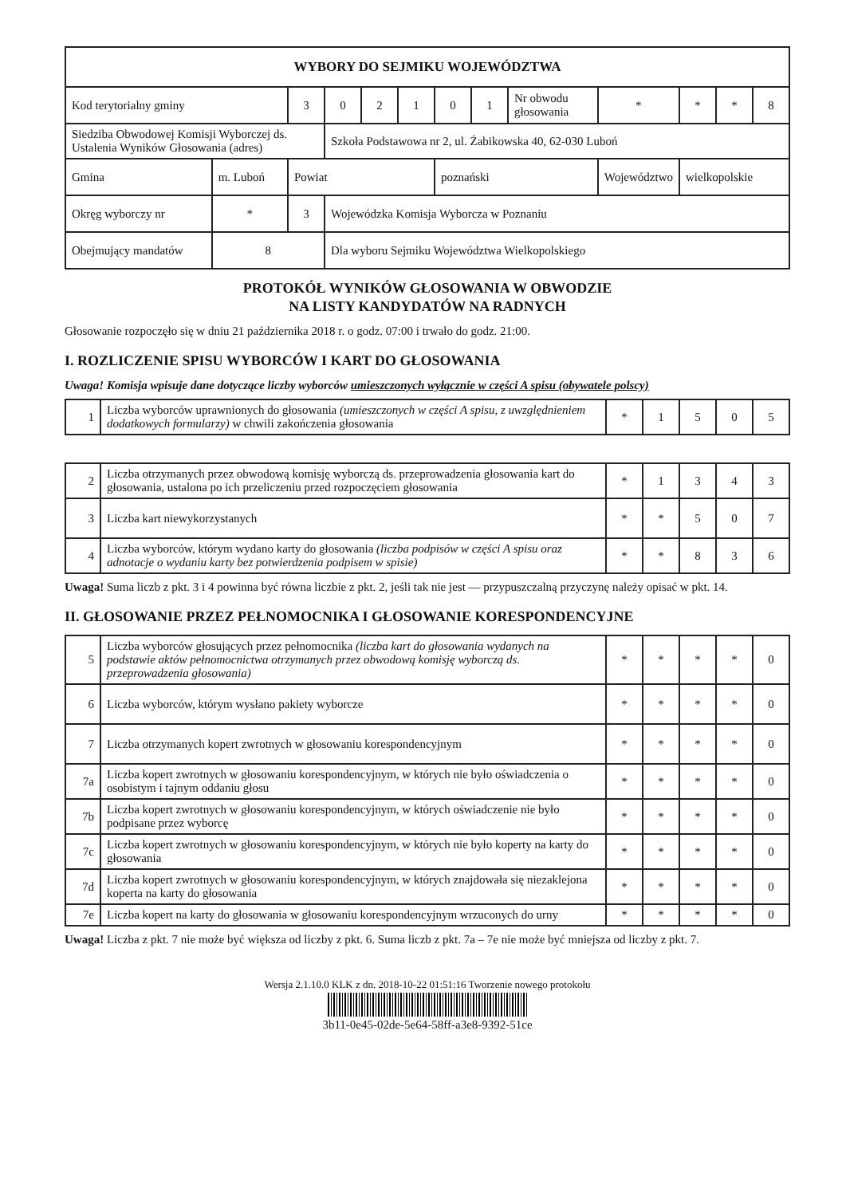| WYBORY DO SEJMIKU WOJEWÓDZTWA | | | | | | | | | | | | | |
| Kod terytorialny gminy | | | 3 | 0 | 2 | 1 | 0 | 1 | Nr obwodu głosowania | * | * | * | 8 |
| Siedziba Obwodowej Komisji Wyborczej ds. Ustalenia Wyników Głosowania (adres) | | | | Szkoła Podstawowa nr 2, ul. Żabikowska 40, 62-030 Luboń | | | | | | | | | |
| Gmina | m. Luboń | | Powiat | | | | poznański | | | Województwo | wielkopolskie | | |
| Okręg wyborczy nr | | * | 3 | Wojewódzka Komisja Wyborcza w Poznaniu | | | | | | | | | |
| Obejmujący mandatów | | 8 | | Dla wyboru Sejmiku Województwa Wielkopolskiego | | | | | | | | | |
PROTOKÓŁ WYNIKÓW GŁOSOWANIA W OBWODZIE
NA LISTY KANDYDATÓW NA RADNYCH
Głosowanie rozpoczęło się w dniu 21 października 2018 r. o godz. 07:00 i trwało do godz. 21:00.
I. ROZLICZENIE SPISU WYBORCÓW I KART DO GŁOSOWANIA
Uwaga! Komisja wpisuje dane dotyczące liczby wyborców umieszczonych wyłącznie w części A spisu (obywatele polscy)
| 1 | Liczba wyborców uprawnionych do głosowania (umieszczonych w części A spisu, z uwzględnieniem dodatkowych formularzy) w chwili zakończenia głosowania | * | 1 | 5 | 0 | 5 |
| 2 | Liczba otrzymanych przez obwodową komisję wyborczą ds. przeprowadzenia głosowania kart do głosowania, ustalona po ich przeliczeniu przed rozpoczęciem głosowania | * | 1 | 3 | 4 | 3 |
| 3 | Liczba kart niewykorzystanych | * | * | 5 | 0 | 7 |
| 4 | Liczba wyborców, którym wydano karty do głosowania (liczba podpisów w części A spisu oraz adnotacje o wydaniu karty bez potwierdzenia podpisem w spisie) | * | * | 8 | 3 | 6 |
Uwaga! Suma liczb z pkt. 3 i 4 powinna być równa liczbie z pkt. 2, jeśli tak nie jest — przypuszczalną przyczynę należy opisać w pkt. 14.
II. GŁOSOWANIE PRZEZ PEŁNOMOCNIKA I GŁOSOWANIE KORESPONDENCYJNE
| 5 | Liczba wyborców głosujących przez pełnomocnika (liczba kart do głosowania wydanych na podstawie aktów pełnomocnictwa otrzymanych przez obwodową komisję wyborczą ds. przeprowadzenia głosowania) | * | * | * | * | 0 |
| 6 | Liczba wyborców, którym wysłano pakiety wyborcze | * | * | * | * | 0 |
| 7 | Liczba otrzymanych kopert zwrotnych w głosowaniu korespondencyjnym | * | * | * | * | 0 |
| 7a | Liczba kopert zwrotnych w głosowaniu korespondencyjnym, w których nie było oświadczenia o osobistym i tajnym oddaniu głosu | * | * | * | * | 0 |
| 7b | Liczba kopert zwrotnych w głosowaniu korespondencyjnym, w których oświadczenie nie było podpisane przez wyborcę | * | * | * | * | 0 |
| 7c | Liczba kopert zwrotnych w głosowaniu korespondencyjnym, w których nie było koperty na karty do głosowania | * | * | * | * | 0 |
| 7d | Liczba kopert zwrotnych w głosowaniu korespondencyjnym, w których znajdowała się niezaklejona koperta na karty do głosowania | * | * | * | * | 0 |
| 7e | Liczba kopert na karty do głosowania w głosowaniu korespondencyjnym wrzuconych do urny | * | * | * | * | 0 |
Uwaga! Liczba z pkt. 7 nie może być większa od liczby z pkt. 6. Suma liczb z pkt. 7a – 7e nie może być mniejsza od liczby z pkt. 7.
Wersja 2.1.10.0 KLK z dn. 2018-10-22 01:51:16 Tworzenie nowego protokołu
3b11-0e45-02de-5e64-58ff-a3e8-9392-51ce